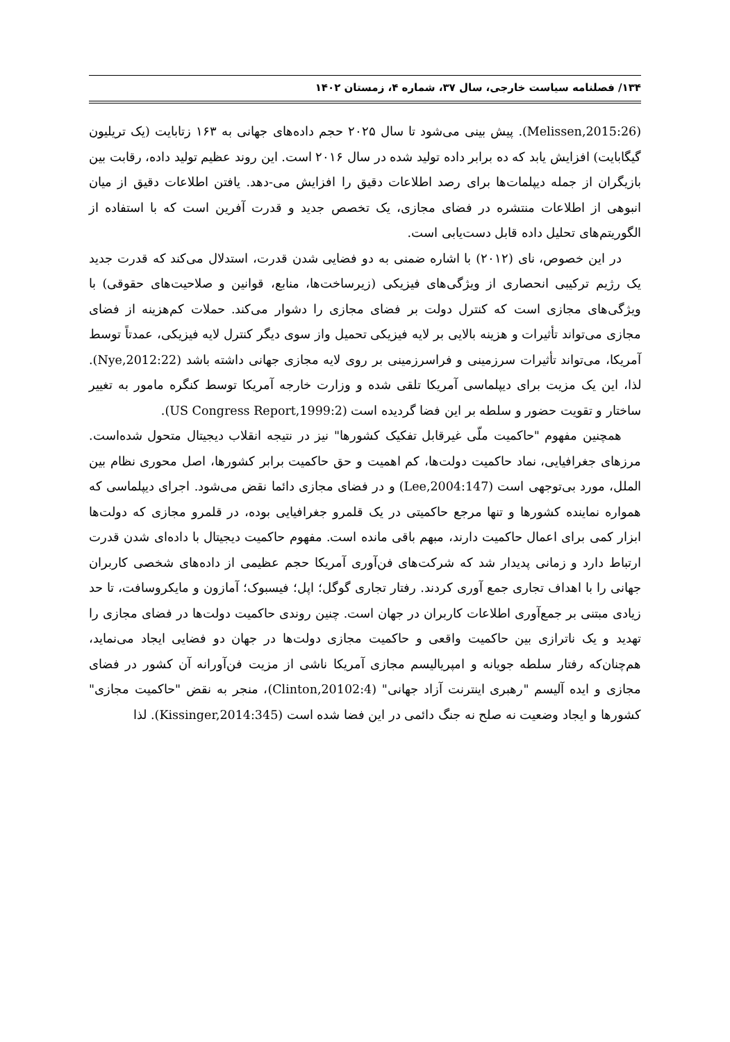۱۳۴/ فصلنامه سیاست خارجی، سال ۳۷، شماره ۴، زمستان ۱۴۰۲
(Melissen,2015:26). پیش بینی می‌شود تا سال ۲۰۲۵ حجم داده‌های جهانی به ۱۶۳ زتابایت (یک تریلیون گیگابایت) افزایش یابد که ده برابر داده تولید شده در سال ۲۰۱۶ است. این روند عظیم تولید داده، رقابت بین بازیگران از جمله دیپلمات‌ها برای رصد اطلاعات دقیق را افزایش می-دهد. یافتن اطلاعات دقیق از میان انبوهی از اطلاعات منتشره در فضای مجازی، یک تخصص جدید و قدرت آفرین است که با استفاده از الگوریتم‌های تحلیل داده قابل دست‌یابی است.
در این خصوص، نای (۲۰۱۲) با اشاره ضمنی به دو فضایی شدن قدرت، استدلال می‌کند که قدرت جدید یک رژیم ترکیبی انحصاری از ویژگی‌های فیزیکی (زیرساخت‌ها، منابع، قوانین و صلاحیت‌های حقوقی) با ویژگی‌های مجازی است که کنترل دولت بر فضای مجازی را دشوار می‌کند. حملات کم‌هزینه از فضای مجازی می‌تواند تأثیرات و هزینه بالایی بر لایه فیزیکی تحمیل واز سوی دیگر کنترل لایه فیزیکی، عمدتاً توسط آمریکا، می‌تواند تأثیرات سرزمینی و فراسرزمینی بر روی لایه مجازی جهانی داشته باشد (Nye,2012:22). لذا، این یک مزیت برای دیپلماسی آمریکا تلقی شده و وزارت خارجه آمریکا توسط کنگره مامور به تغییر ساختار و تقویت حضور و سلطه بر این فضا گردیده است (US Congress Report,1999:2).
همچنین مفهوم "حاکمیت ملّی غیرقابل تفکیک کشورها" نیز در نتیجه انقلاب دیجیتال متحول شده‌است. مرزهای جغرافیایی، نماد حاکمیت دولت‌ها، کم اهمیت و حق حاکمیت برابر کشورها، اصل محوری نظام بین الملل، مورد بی‌توجهی است (Lee,2004:147) و در فضای مجازی دائما نقض می‌شود. اجرای دیپلماسی که همواره نماینده کشورها و تنها مرجع حاکمیتی در یک قلمرو جغرافیایی بوده، در قلمرو مجازی که دولت‌ها ابزار کمی برای اعمال حاکمیت دارند، مبهم باقی مانده است. مفهوم حاکمیت دیجیتال با داده‌ای شدن قدرت ارتباط دارد و زمانی پدیدار شد که شرکت‌های فن‌آوری آمریکا حجم عظیمی از داده‌های شخصی کاربران جهانی را با اهداف تجاری جمع آوری کردند. رفتار تجاری گوگل؛ اپل؛ فیسبوک؛ آمازون و مایکروسافت، تا حد زیادی مبتنی بر جمع‌آوری اطلاعات کاربران در جهان است. چنین روندی حاکمیت دولت‌ها در فضای مجازی را تهدید و یک ناترازی بین حاکمیت واقعی و حاکمیت مجازی دولت‌ها در جهان دو فضایی ایجاد می‌نماید، هم‌چنان‌که رفتار سلطه جویانه و امپریالیسم مجازی آمریکا ناشی از مزیت فن‌آورانه آن کشور در فضای مجازی و ایده آلیسم "رهبری اینترنت آزاد جهانی" (Clinton,20102:4)، منجر به نقض "حاکمیت مجازی" کشورها و ایجاد وضعیت نه صلح نه جنگ دائمی در این فضا شده است (Kissinger,2014:345). لذا